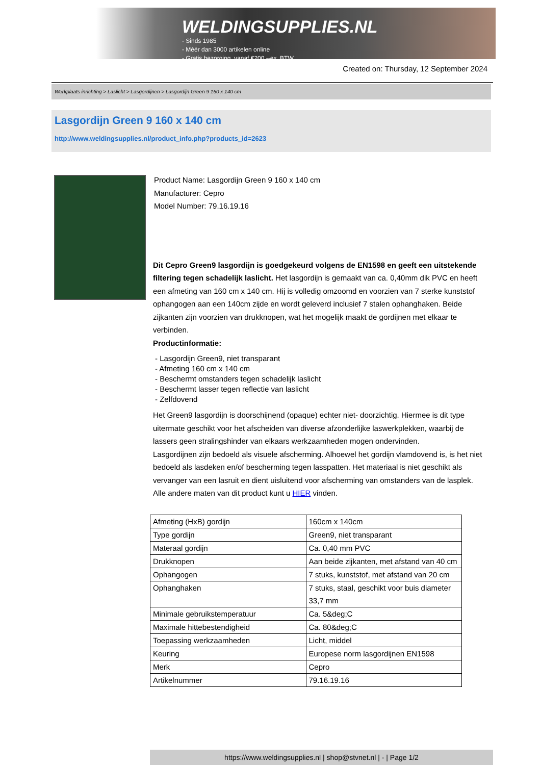WELDINGSUPPLIES.NL
- Sinds 1985
- Méér dan 3000 artikelen online
- Gratis bezorging, vanaf €200,--ex. BTW
Created on: Thursday, 12 September 2024
Werkplaats inrichting > Laslicht > Lasgordijnen > Lasgordijn Green 9 160 x 140 cm
Lasgordijn Green 9 160 x 140 cm
http://www.weldingsupplies.nl/product_info.php?products_id=2623
Product Name: Lasgordijn Green 9 160 x 140 cm
Manufacturer: Cepro
Model Number: 79.16.19.16
Dit Cepro Green9 lasgordijn is goedgekeurd volgens de EN1598 en geeft een uitstekende filtering tegen schadelijk laslicht. Het lasgordijn is gemaakt van ca. 0,40mm dik PVC en heeft een afmeting van 160 cm x 140 cm. Hij is volledig omzoomd en voorzien van 7 sterke kunststof ophangogen aan een 140cm zijde en wordt geleverd inclusief 7 stalen ophanghaken. Beide zijkanten zijn voorzien van drukknopen, wat het mogelijk maakt de gordijnen met elkaar te verbinden.
Productinformatie:
- Lasgordijn Green9, niet transparant
- Afmeting 160 cm x 140 cm
- Beschermt omstanders tegen schadelijk laslicht
- Beschermt lasser tegen reflectie van laslicht
- Zelfdovend
Het Green9 lasgordijn is doorschijnend (opaque) echter niet- doorzichtig. Hiermee is dit type uitermate geschikt voor het afscheiden van diverse afzonderlijke laswerkplekken, waarbij de lassers geen stralingshinder van elkaars werkzaamheden mogen ondervinden.
Lasgordijnen zijn bedoeld als visuele afscherming. Alhoewel het gordijn vlamdovend is, is het niet bedoeld als lasdeken en/of bescherming tegen lasspatten. Het materiaal is niet geschikt als vervanger van een lasruit en dient uisluitend voor afscherming van omstanders van de lasplek.
Alle andere maten van dit product kunt u HIER vinden.
| Afmeting (HxB) gordijn | 160cm x 140cm |
| Type gordijn | Green9, niet transparant |
| Materaal gordijn | Ca. 0,40 mm PVC |
| Drukknopen | Aan beide zijkanten, met afstand van 40 cm |
| Ophangogen | 7 stuks, kunststof, met afstand van 20 cm |
| Ophanghaken | 7 stuks, staal, geschikt voor buis diameter 33,7 mm |
| Minimale gebruikstemperatuur | Ca. 5&deg;C |
| Maximale hittebestendigheid | Ca. 80&deg;C |
| Toepassing werkzaamheden | Licht, middel |
| Keuring | Europese norm lasgordijnen EN1598 |
| Merk | Cepro |
| Artikelnummer | 79.16.19.16 |
https://www.weldingsupplies.nl | shop@stvnet.nl | - | Page 1/2